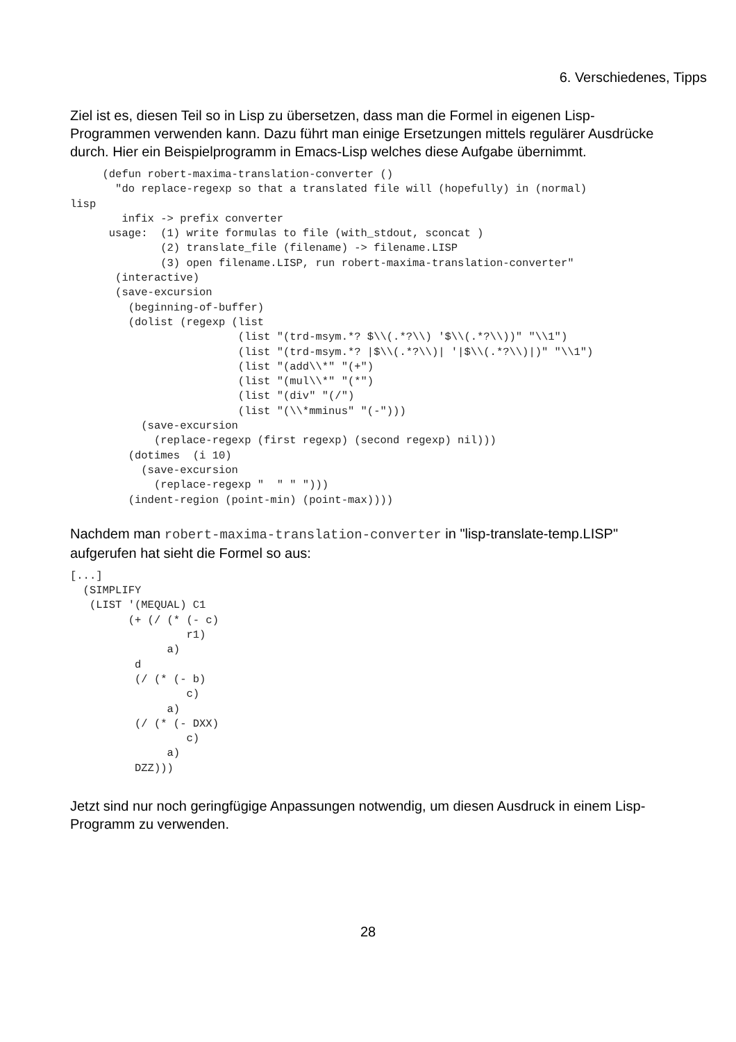6. Verschiedenes, Tipps
Ziel ist es, diesen Teil so in Lisp zu übersetzen, dass man die Formel in eigenen Lisp-Programmen verwenden kann. Dazu führt man einige Ersetzungen mittels regulärer Ausdrücke durch. Hier ein Beispielprogramm in Emacs-Lisp welches diese Aufgabe übernimmt.
     (defun robert-maxima-translation-converter ()
       "do replace-regexp so that a translated file will (hopefully) in (normal)
lisp
        infix -> prefix converter
      usage:  (1) write formulas to file (with_stdout, sconcat )
              (2) translate_file (filename) -> filename.LISP
              (3) open filename.LISP, run robert-maxima-translation-converter"
       (interactive)
       (save-excursion
         (beginning-of-buffer)
         (dolist (regexp (list
                          (list "(trd-msym.*? $\\(.*?\\) '$\\(.*?\\))" "\\1")
                          (list "(trd-msym.*? |$\\(.*?\\)| '|$\\(.*?\\)|)" "\\1")
                          (list "(add\\*" "(+")
                          (list "(mul\\*" "(*")
                          (list "(div" "(/")
                          (list "(\\*mminus" "(-")))
           (save-excursion
             (replace-regexp (first regexp) (second regexp) nil)))
         (dotimes  (i 10)
           (save-excursion
             (replace-regexp "  " " ")))
         (indent-region (point-min) (point-max))))
Nachdem man robert-maxima-translation-converter in "lisp-translate-temp.LISP" aufgerufen hat sieht die Formel so aus:
[...]
  (SIMPLIFY
   (LIST '(MEQUAL) C1
         (+ (/ (* (- c)
                  r1)
               a)
          d
          (/ (* (- b)
                  c)
               a)
          (/ (* (- DXX)
                  c)
               a)
          DZZ)))
Jetzt sind nur noch geringfügige Anpassungen notwendig, um diesen Ausdruck in einem Lisp-Programm zu verwenden.
28